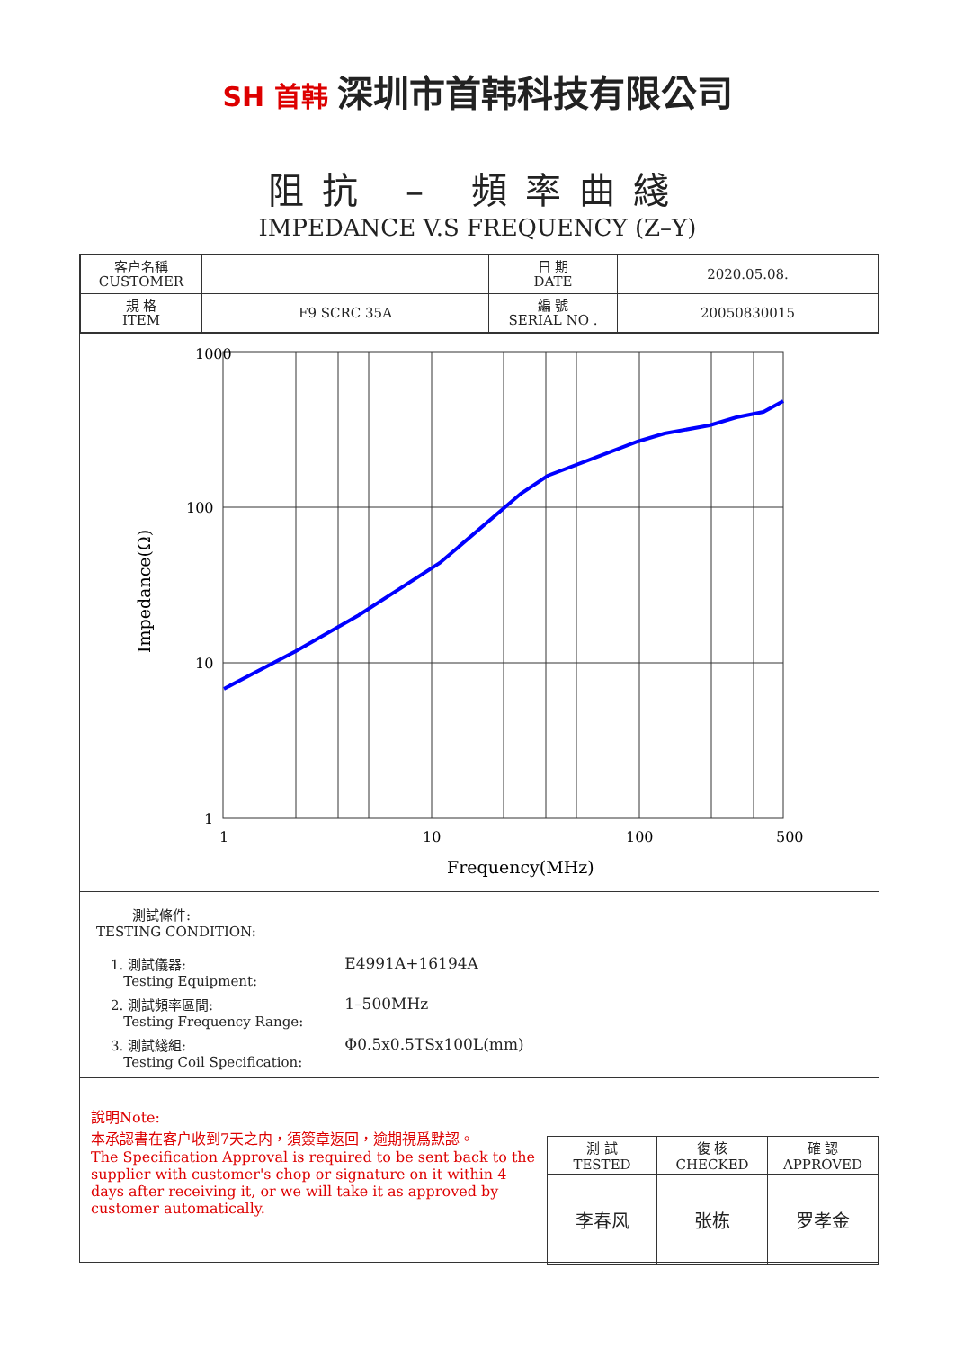SH 首韩 深圳市首韩科技有限公司
阻抗 – 頻率曲綫
IMPEDANCE V.S FREQUENCY (Z–Y)
| 客户名稱 CUSTOMER | | 日 期 DATE | 2020.05.08. |
| 規 格 ITEM | F9 SCRC 35A | 編 號 SERIAL NO . | 20050830015 |
1000
100
10
1
1
10
100
500
Frequency(MHz)
Impedance(Ω)
測試條件:
TESTING CONDITION:
| 1. 測試儀器: Testing Equipment: | E4991A+16194A |
| 2. 測試頻率區間: Testing Frequency Range: | 1–500MHz |
| 3. 測試綫組: Testing Coil Specification: | Φ0.5x0.5TSx100L(mm) |
說明Note:
本承認書在客户收到7天之内，須簽章返回，逾期視爲默認。
The Specification Approval is required to be sent back to the supplier with customer's chop or signature on it within 4 days after receiving it, or we will take it as approved by customer automatically.
| 測 試 TESTED | 復 核 CHECKED | 確 認 APPROVED |
| 李春风 | 张栋 | 罗孝金 |